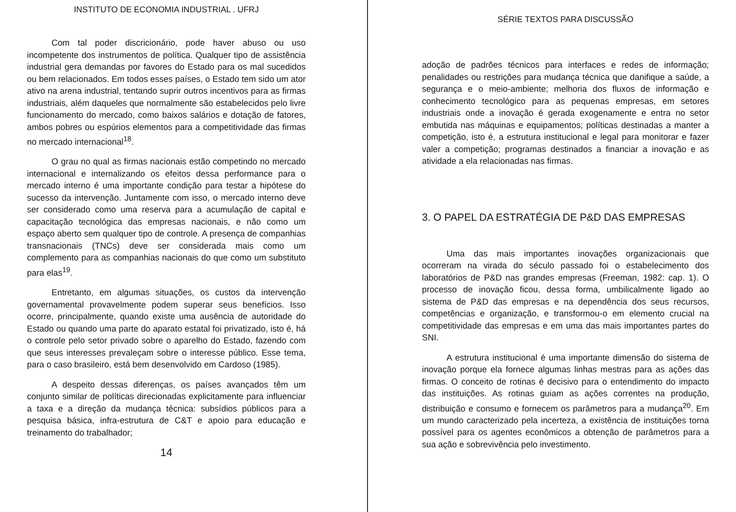INSTITUTO DE ECONOMIA INDUSTRIAL . UFRJ
Com tal poder discricionário, pode haver abuso ou uso incompetente dos instrumentos de política. Qualquer tipo de assistência industrial gera demandas por favores do Estado para os mal sucedidos ou bem relacionados. Em todos esses países, o Estado tem sido um ator ativo na arena industrial, tentando suprir outros incentivos para as firmas industriais, além daqueles que normalmente são estabelecidos pelo livre funcionamento do mercado, como baixos salários e dotação de fatores, ambos pobres ou espúrios elementos para a competitividade das firmas no mercado internacional<sup>18</sup>.
O grau no qual as firmas nacionais estão competindo no mercado internacional e internalizando os efeitos dessa performance para o mercado interno é uma importante condição para testar a hipótese do sucesso da intervenção. Juntamente com isso, o mercado interno deve ser considerado como uma reserva para a acumulação de capital e capacitação tecnológica das empresas nacionais, e não como um espaço aberto sem qualquer tipo de controle. A presença de companhias transnacionais (TNCs) deve ser considerada mais como um complemento para as companhias nacionais do que como um substituto para elas<sup>19</sup>.
Entretanto, em algumas situações, os custos da intervenção governamental provavelmente podem superar seus benefícios. Isso ocorre, principalmente, quando existe uma ausência de autoridade do Estado ou quando uma parte do aparato estatal foi privatizado, isto é, há o controle pelo setor privado sobre o aparelho do Estado, fazendo com que seus interesses prevaleçam sobre o interesse público. Esse tema, para o caso brasileiro, está bem desenvolvido em Cardoso (1985).
A despeito dessas diferenças, os países avançados têm um conjunto similar de políticas direcionadas explicitamente para influenciar a taxa e a direção da mudança técnica: subsídios públicos para a pesquisa básica, infra-estrutura de C&T e apoio para educação e treinamento do trabalhador;
14
SÉRIE TEXTOS PARA DISCUSSÃO
adoção de padrões técnicos para interfaces e redes de informação; penalidades ou restrições para mudança técnica que danifique a saúde, a segurança e o meio-ambiente; melhoria dos fluxos de informação e conhecimento tecnológico para as pequenas empresas, em setores industriais onde a inovação é gerada exogenamente e entra no setor embutida nas máquinas e equipamentos; políticas destinadas a manter a competição, isto é, a estrutura institucional e legal para monitorar e fazer valer a competição; programas destinados a financiar a inovação e as atividade a ela relacionadas nas firmas.
3. O PAPEL DA ESTRATÉGIA DE P&D DAS EMPRESAS
Uma das mais importantes inovações organizacionais que ocorreram na virada do século passado foi o estabelecimento dos laboratórios de P&D nas grandes empresas (Freeman, 1982: cap. 1). O processo de inovação ficou, dessa forma, umbilicalmente ligado ao sistema de P&D das empresas e na dependência dos seus recursos, competências e organização, e transformou-o em elemento crucial na competitividade das empresas e em uma das mais importantes partes do SNI.
A estrutura institucional é uma importante dimensão do sistema de inovação porque ela fornece algumas linhas mestras para as ações das firmas. O conceito de rotinas é decisivo para o entendimento do impacto das instituições. As rotinas guiam as ações correntes na produção, distribuição e consumo e fornecem os parâmetros para a mudança<sup>20</sup>. Em um mundo caracterizado pela incerteza, a existência de instituições torna possível para os agentes econômicos a obtenção de parâmetros para a sua ação e sobrevivência pelo investimento.